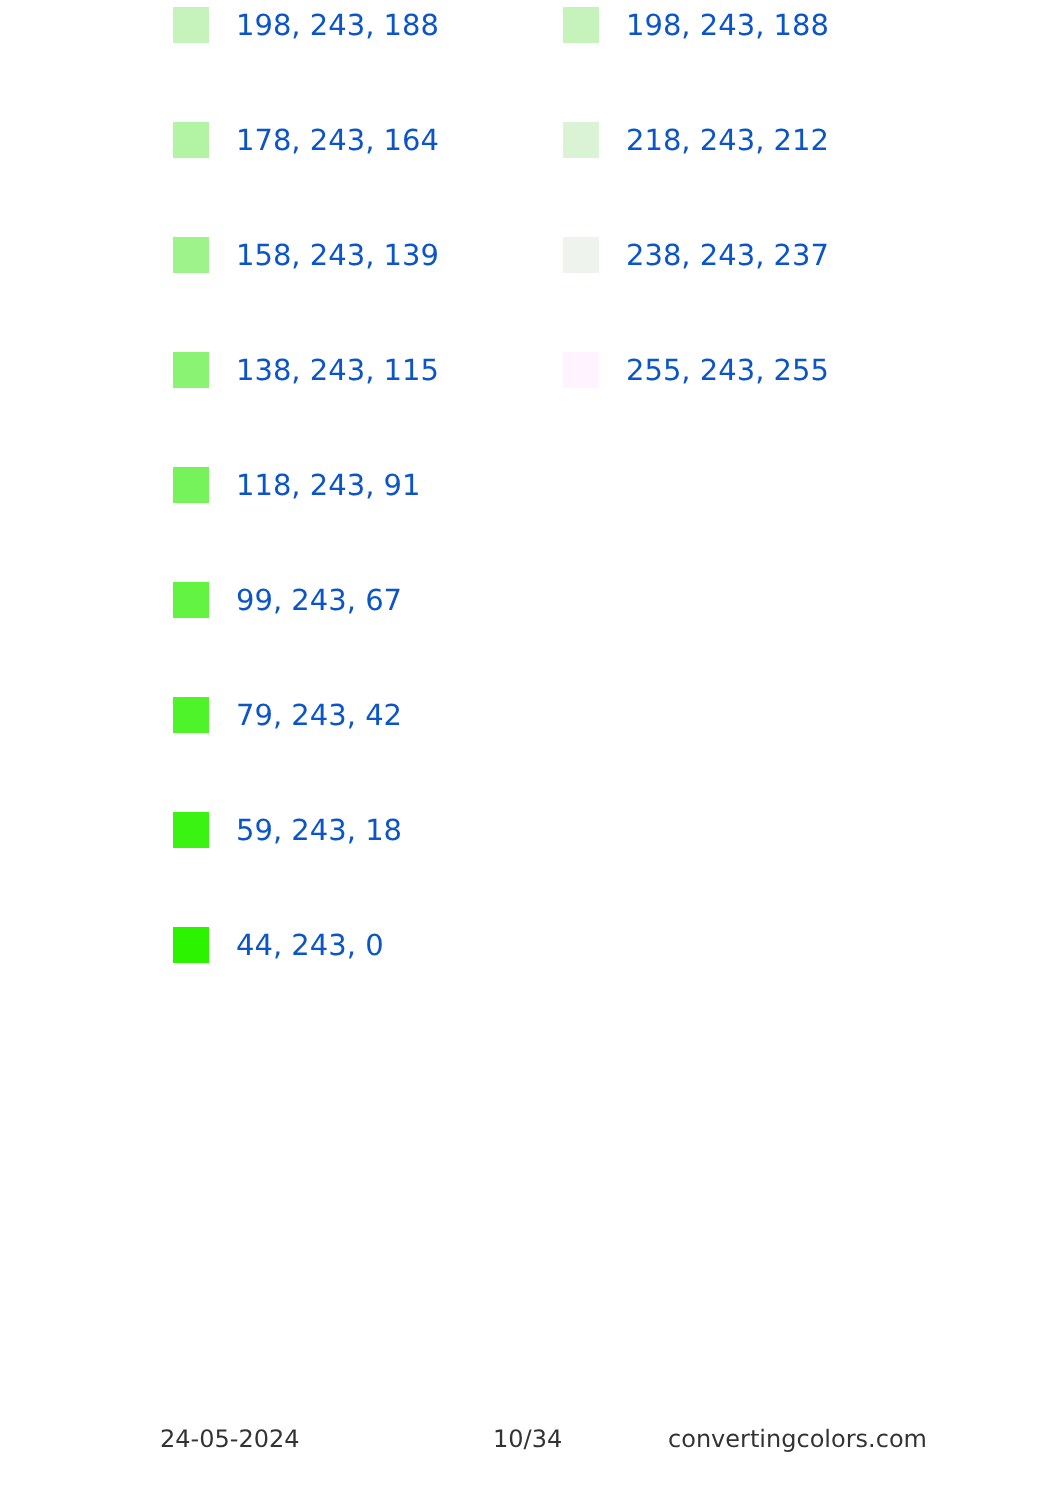198, 243, 188
178, 243, 164
158, 243, 139
138, 243, 115
118, 243, 91
99, 243, 67
79, 243, 42
59, 243, 18
44, 243, 0
198, 243, 188
218, 243, 212
238, 243, 237
255, 243, 255
24-05-2024 10/34 convertingcolors.com